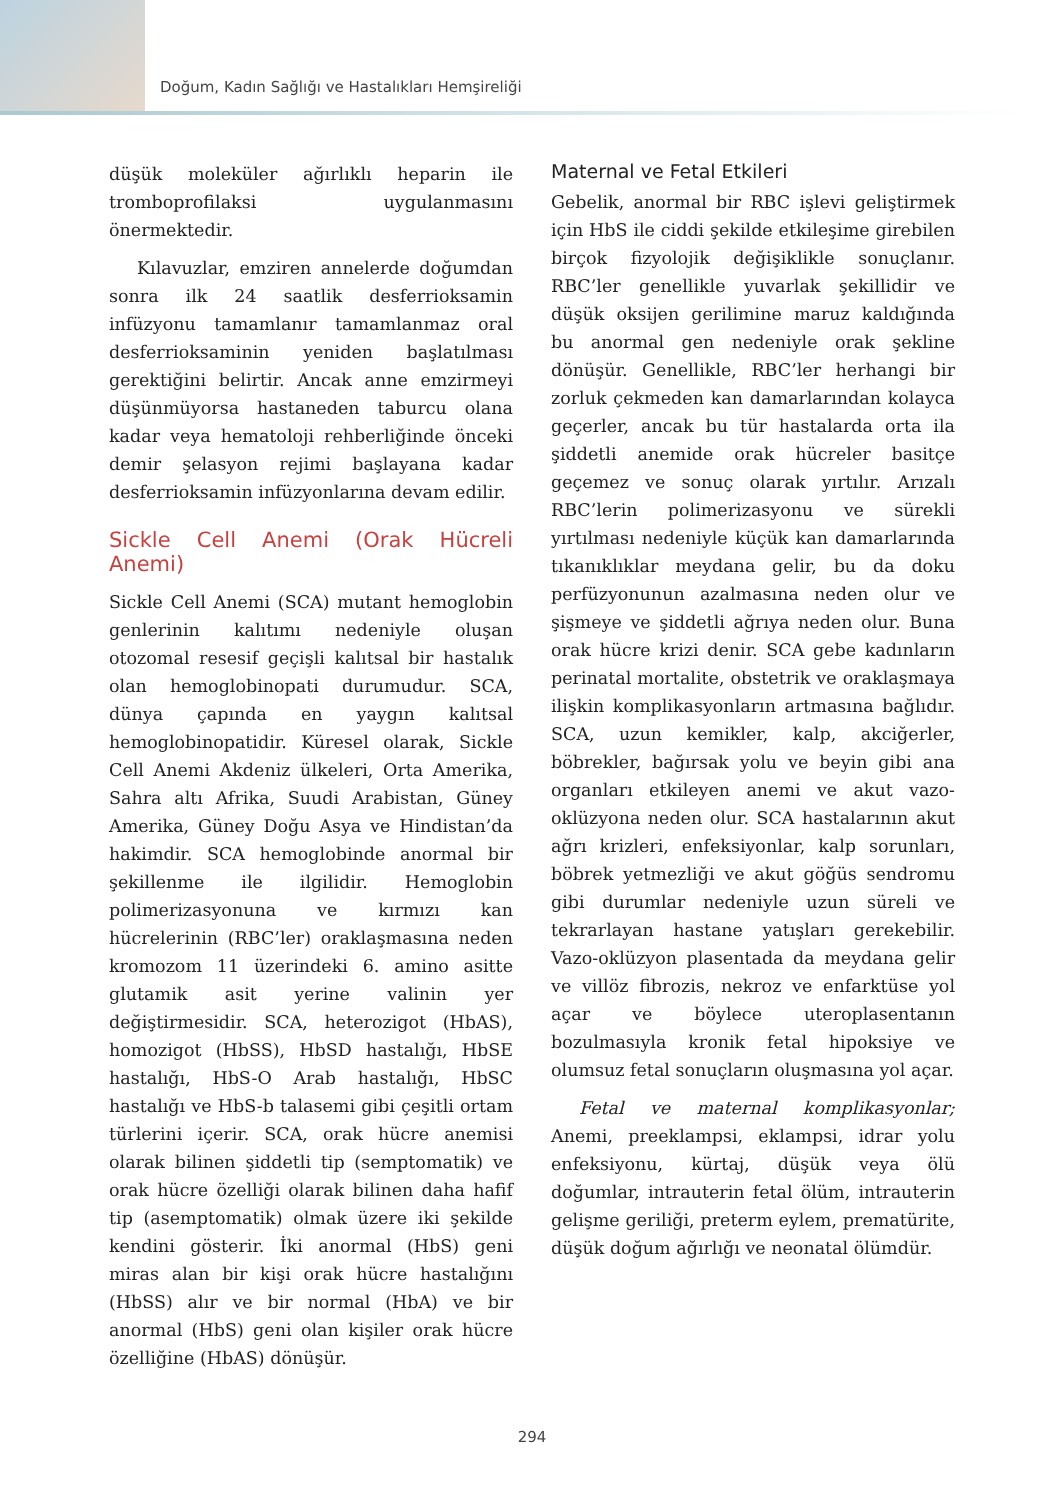Doğum, Kadın Sağlığı ve Hastalıkları Hemşireliği
düşük moleküler ağırlıklı heparin ile tromboprofilaksi uygulanmasını önermektedir.
Kılavuzlar, emziren annelerde doğumdan sonra ilk 24 saatlik desferrioksamin infüzyonu tamamlanır tamamlanmaz oral desferrioksaminin yeniden başlatılması gerektiğini belirtir. Ancak anne emzirmeyi düşünmüyorsa hastaneden taburcu olana kadar veya hematoloji rehberliğinde önceki demir şelasyon rejimi başlayana kadar desferrioksamin infüzyonlarına devam edilir.
Sickle Cell Anemi (Orak Hücreli Anemi)
Sickle Cell Anemi (SCA) mutant hemoglobin genlerinin kalıtımı nedeniyle oluşan otozomal resesif geçişli kalıtsal bir hastalık olan hemoglobinopati durumudur. SCA, dünya çapında en yaygın kalıtsal hemoglobinopatidir. Küresel olarak, Sickle Cell Anemi Akdeniz ülkeleri, Orta Amerika, Sahra altı Afrika, Suudi Arabistan, Güney Amerika, Güney Doğu Asya ve Hindistan’da hakimdir. SCA hemoglobinde anormal bir şekillenme ile ilgilidir. Hemoglobin polimerizasyonuna ve kırmızı kan hücrelerinin (RBC’ler) oraklaşmasına neden kromozom 11 üzerindeki 6. amino asitte glutamik asit yerine valinin yer değiştirmesidir. SCA, heterozigot (HbAS), homozigot (HbSS), HbSD hastalığı, HbSE hastalığı, HbS-O Arab hastalığı, HbSC hastalığı ve HbS-b talasemi gibi çeşitli ortam türlerini içerir. SCA, orak hücre anemisi olarak bilinen şiddetli tip (semptomatik) ve orak hücre özelliği olarak bilinen daha hafif tip (asemptomatik) olmak üzere iki şekilde kendini gösterir. İki anormal (HbS) geni miras alan bir kişi orak hücre hastalığını (HbSS) alır ve bir normal (HbA) ve bir anormal (HbS) geni olan kişiler orak hücre özelliğine (HbAS) dönüşür.
Maternal ve Fetal Etkileri
Gebelik, anormal bir RBC işlevi geliştirmek için HbS ile ciddi şekilde etkileşime girebilen birçok fizyolojik değişiklikle sonuçlanır. RBC’ler genellikle yuvarlak şekillidir ve düşük oksijen gerilimine maruz kaldığında bu anormal gen nedeniyle orak şekline dönüşür. Genellikle, RBC’ler herhangi bir zorluk çekmeden kan damarlarından kolayca geçerler, ancak bu tür hastalarda orta ila şiddetli anemide orak hücreler basitçe geçemez ve sonuç olarak yırtılır. Arızalı RBC’lerin polimerizasyonu ve sürekli yırtılması nedeniyle küçük kan damarlarında tıkanıklıklar meydana gelir, bu da doku perfüzyonunun azalmasına neden olur ve şişmeye ve şiddetli ağrıya neden olur. Buna orak hücre krizi denir. SCA gebe kadınların perinatal mortalite, obstetrik ve oraklaşmaya ilişkin komplikasyonların artmasına bağlıdır. SCA, uzun kemikler, kalp, akciğerler, böbrekler, bağırsak yolu ve beyin gibi ana organları etkileyen anemi ve akut vazo-oklüzyona neden olur. SCA hastalarının akut ağrı krizleri, enfeksiyonlar, kalp sorunları, böbrek yetmezliği ve akut göğüs sendromu gibi durumlar nedeniyle uzun süreli ve tekrarlayan hastane yatışları gerekebilir. Vazo-oklüzyon plasentada da meydana gelir ve villöz fibrozis, nekroz ve enfarktüse yol açar ve böylece uteroplasentanın bozulmasıyla kronik fetal hipoksiye ve olumsuz fetal sonuçların oluşmasına yol açar.
Fetal ve maternal komplikasyonlar; Anemi, preeklampsi, eklampsi, idrar yolu enfeksiyonu, kürtaj, düşük veya ölü doğumlar, intrauterin fetal ölüm, intrauterin gelişme geriliği, preterm eylem, prematürite, düşük doğum ağırlığı ve neonatal ölümdür.
294